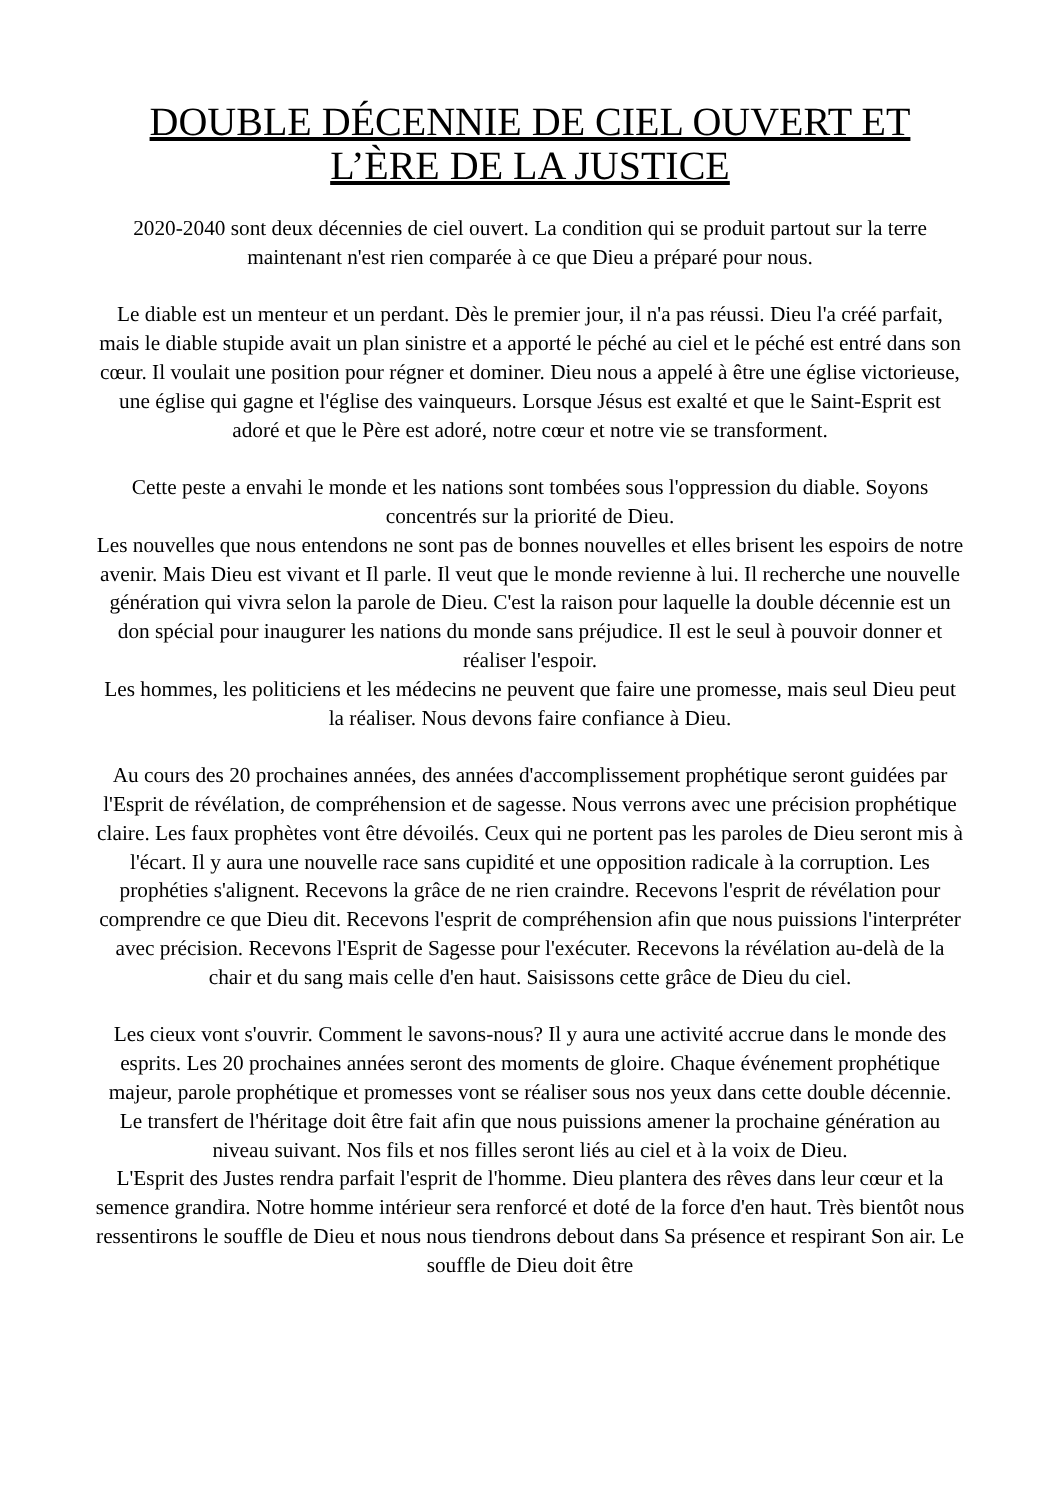DOUBLE DÉCENNIE DE CIEL OUVERT ET L’ÈRE DE LA JUSTICE
2020-2040 sont deux décennies de ciel ouvert. La condition qui se produit partout sur la terre maintenant n'est rien comparée à ce que Dieu a préparé pour nous.
Le diable est un menteur et un perdant. Dès le premier jour, il n'a pas réussi. Dieu l'a créé parfait, mais le diable stupide avait un plan sinistre et a apporté le péché au ciel et le péché est entré dans son cœur. Il voulait une position pour régner et dominer. Dieu nous a appelé à être une église victorieuse, une église qui gagne et l'église des vainqueurs. Lorsque Jésus est exalté et que le Saint-Esprit est adoré et que le Père est adoré, notre cœur et notre vie se transforment.
Cette peste a envahi le monde et les nations sont tombées sous l'oppression du diable. Soyons concentrés sur la priorité de Dieu.
Les nouvelles que nous entendons ne sont pas de bonnes nouvelles et elles brisent les espoirs de notre avenir. Mais Dieu est vivant et Il parle. Il veut que le monde revienne à lui. Il recherche une nouvelle génération qui vivra selon la parole de Dieu. C'est la raison pour laquelle la double décennie est un don spécial pour inaugurer les nations du monde sans préjudice. Il est le seul à pouvoir donner et réaliser l'espoir.
Les hommes, les politiciens et les médecins ne peuvent que faire une promesse, mais seul Dieu peut la réaliser. Nous devons faire confiance à Dieu.
Au cours des 20 prochaines années, des années d'accomplissement prophétique seront guidées par l'Esprit de révélation, de compréhension et de sagesse. Nous verrons avec une précision prophétique claire. Les faux prophètes vont être dévoilés. Ceux qui ne portent pas les paroles de Dieu seront mis à l'écart. Il y aura une nouvelle race sans cupidité et une opposition radicale à la corruption. Les prophéties s'alignent. Recevons la grâce de ne rien craindre. Recevons l'esprit de révélation pour comprendre ce que Dieu dit. Recevons l'esprit de compréhension afin que nous puissions l'interpréter avec précision. Recevons l'Esprit de Sagesse pour l'exécuter. Recevons la révélation au-delà de la chair et du sang mais celle d'en haut. Saisissons cette grâce de Dieu du ciel.
Les cieux vont s'ouvrir. Comment le savons-nous? Il y aura une activité accrue dans le monde des esprits. Les 20 prochaines années seront des moments de gloire. Chaque événement prophétique majeur, parole prophétique et promesses vont se réaliser sous nos yeux dans cette double décennie. Le transfert de l'héritage doit être fait afin que nous puissions amener la prochaine génération au niveau suivant. Nos fils et nos filles seront liés au ciel et à la voix de Dieu.
L'Esprit des Justes rendra parfait l'esprit de l'homme. Dieu plantera des rêves dans leur cœur et la semence grandira. Notre homme intérieur sera renforcé et doté de la force d'en haut. Très bientôt nous ressentirons le souffle de Dieu et nous nous tiendrons debout dans Sa présence et respirant Son air. Le souffle de Dieu doit être